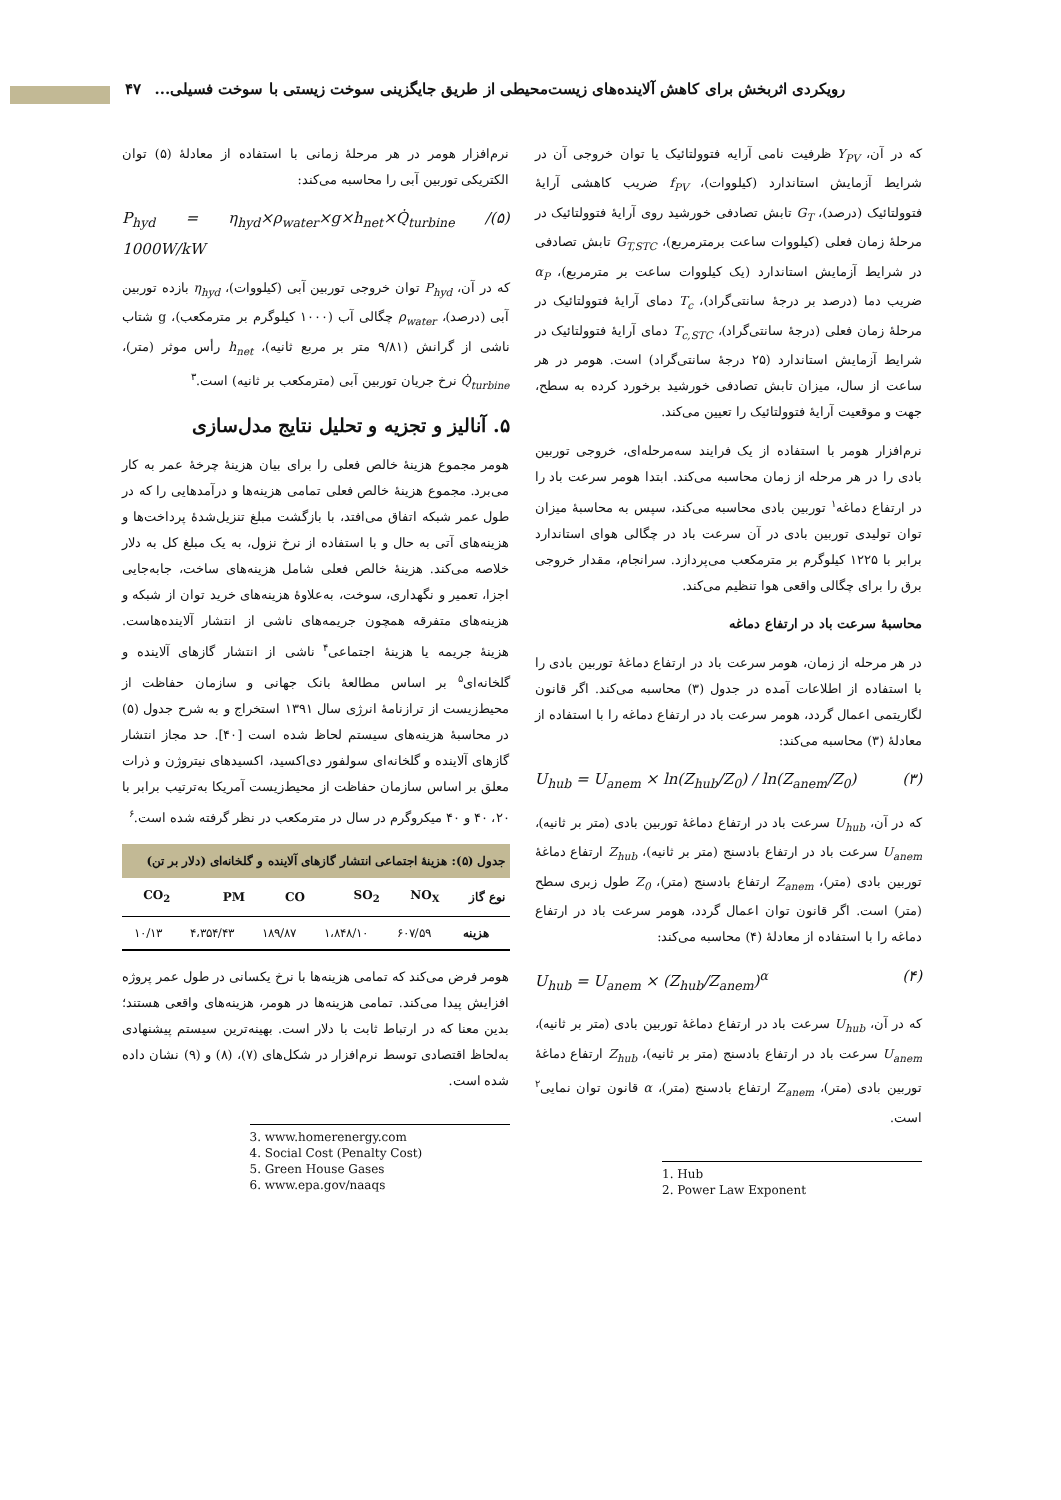رویکردی اثربخش برای کاهش آلاینده‌های زیست‌محیطی از طریق جایگزینی سوخت زیستی با سوخت فسیلی... ۴۷
که در آن، Y<sub>PV</sub> ظرفیت نامی آرایه فتوولتائیک یا توان خروجی آن در شرایط آزمایش استاندارد (کیلووات)، f<sub>PV</sub> ضریب کاهشی آرایهٔ فتوولتائیک (درصد)، G<sub>T</sub> تابش تصادفی خورشید روی آرایهٔ فتوولتائیک در مرحلهٔ زمان فعلی (کیلووات ساعت برمترمربع)، G<sub>T,STC</sub> تابش تصادفی در شرایط آزمایش استاندارد (یک کیلووات ساعت بر مترمربع)، α<sub>P</sub> ضریب دما (درصد بر درجهٔ سانتی‌گراد)، T<sub>c</sub> دمای آرایهٔ فتوولتائیک در مرحلهٔ زمان فعلی (درجهٔ سانتی‌گراد)، T<sub>c,STC</sub> دمای آرایهٔ فتوولتائیک در شرایط آزمایش استاندارد (۲۵ درجهٔ سانتی‌گراد) است. هومر در هر ساعت از سال، میزان تابش تصادفی خورشید برخورد کرده به سطح، جهت و موقعیت آرایهٔ فتوولتائیک را تعیین می‌کند.
نرم‌افزار هومر با استفاده از یک فرایند سه‌مرحله‌ای، خروجی توربین بادی را در هر مرحله از زمان محاسبه می‌کند. ابتدا هومر سرعت باد را در ارتفاع دماغه<sup>۱</sup> توربین بادی محاسبه می‌کند، سپس به محاسبهٔ میزان توان تولیدی توربین بادی در آن سرعت باد در چگالی هوای استاندارد برابر با ۱۲۲۵ کیلوگرم بر مترمکعب می‌پردازد. سرانجام، مقدار خروجی برق را برای چگالی واقعی هوا تنظیم می‌کند.
محاسبهٔ سرعت باد در ارتفاع دماغه
در هر مرحله از زمان، هومر سرعت باد در ارتفاع دماغهٔ توربین بادی را با استفاده از اطلاعات آمده در جدول (۳) محاسبه می‌کند. اگر قانون لگاریتمی اعمال گردد، هومر سرعت باد در ارتفاع دماغه را با استفاده از معادلهٔ (۳) محاسبه می‌کند:
U<sub>hub</sub> = U<sub>anem</sub> × ln(Z<sub>hub</sub>/Z<sub>0</sub>) / ln(Z<sub>anem</sub>/Z<sub>0</sub>) (۳)
که در آن، U<sub>hub</sub> سرعت باد در ارتفاع دماغهٔ توربین بادی (متر بر ثانیه)، U<sub>anem</sub> سرعت باد در ارتفاع بادسنج (متر بر ثانیه)، Z<sub>hub</sub> ارتفاع دماغهٔ توربین بادی (متر)، Z<sub>anem</sub> ارتفاع بادسنج (متر)، Z<sub>0</sub> طول زبری سطح (متر) است. اگر قانون توان اعمال گردد، هومر سرعت باد در ارتفاع دماغه را با استفاده از معادلهٔ (۴) محاسبه می‌کند:
U<sub>hub</sub> = U<sub>anem</sub> × (Z<sub>hub</sub>/Z<sub>anem</sub>)<sup>α</sup> (۴)
که در آن، U<sub>hub</sub> سرعت باد در ارتفاع دماغهٔ توربین بادی (متر بر ثانیه)، U<sub>anem</sub> سرعت باد در ارتفاع بادسنج (متر بر ثانیه)، Z<sub>hub</sub> ارتفاع دماغهٔ توربین بادی (متر)، Z<sub>anem</sub> ارتفاع بادسنج (متر)، α قانون توان نمایی<sup>۲</sup> است.
1. Hub
2. Power Law Exponent
نرم‌افزار هومر در هر مرحلهٔ زمانی با استفاده از معادلهٔ (۵) توان الکتریکی توربین آبی را محاسبه می‌کند:
P<sub>hyd</sub> = η<sub>hyd</sub>×ρ<sub>water</sub>×g×h<sub>net</sub>×Q̇<sub>turbine</sub> / 1000W/kW (۵)
که در آن، P<sub>hyd</sub> توان خروجی توربین آبی (کیلووات)، η<sub>hyd</sub> بازده توربین آبی (درصد)، ρ<sub>water</sub> چگالی آب (۱۰۰۰ کیلوگرم بر مترمکعب)، g شتاب ناشی از گرانش (۹/۸۱ متر بر مربع ثانیه)، h<sub>net</sub> رأس موثر (متر)، Q̇<sub>turbine</sub> نرخ جریان توربین آبی (مترمکعب بر ثانیه) است.<sup>۳</sup>
۵. آنالیز و تجزیه و تحلیل نتایج مدل‌سازی
هومر مجموع هزینهٔ خالص فعلی را برای بیان هزینهٔ چرخهٔ عمر به کار می‌برد. مجموع هزینهٔ خالص فعلی تمامی هزینه‌ها و درآمدهایی را که در طول عمر شبکه اتفاق می‌افتد، با بازگشت مبلغ تنزیل‌شدهٔ پرداخت‌ها و هزینه‌های آتی به حال و با استفاده از نرخ نزول، به یک مبلغ کل به دلار خلاصه می‌کند. هزینهٔ خالص فعلی شامل هزینه‌های ساخت، جابه‌جایی اجزا، تعمیر و نگهداری، سوخت، به‌علاوهٔ هزینه‌های خرید توان از شبکه و هزینه‌های متفرقه همچون جریمه‌های ناشی از انتشار آلاینده‌هاست. هزینهٔ جریمه یا هزینهٔ اجتماعی<sup>۴</sup> ناشی از انتشار گازهای آلاینده و گلخانه‌ای<sup>۵</sup> بر اساس مطالعهٔ بانک جهانی و سازمان حفاظت از محیط‌زیست از ترازنامهٔ انرژی سال ۱۳۹۱ استخراج و به شرح جدول (۵) در محاسبهٔ هزینه‌های سیستم لحاظ شده است [۴۰]. حد مجاز انتشار گازهای آلاینده و گلخانه‌ای سولفور دی‌اکسید، اکسیدهای نیتروژن و ذرات معلق بر اساس سازمان حفاظت از محیط‌زیست آمریکا به‌ترتیب برابر با ۲۰، ۴۰ و ۴۰ میکروگرم در سال در مترمکعب در نظر گرفته شده است.<sup>۶</sup>
جدول (۵): هزینهٔ اجتماعی انتشار گازهای آلاینده و گلخانه‌ای (دلار بر تن)
| نوع گاز | NO<sub>X</sub> | SO<sub>2</sub> | CO | PM | CO<sub>2</sub> |
| --- | --- | --- | --- | --- | --- |
| هزینه | ۶۰۷/۵۹ | ۱،۸۴۸/۱۰ | ۱۸۹/۸۷ | ۴،۳۵۴/۴۳ | ۱۰/۱۳ |
هومر فرض می‌کند که تمامی هزینه‌ها با نرخ یکسانی در طول عمر پروژه افزایش پیدا می‌کند. تمامی هزینه‌ها در هومر، هزینه‌های واقعی هستند؛ بدین معنا که در ارتباط ثابت با دلار است. بهینه‌ترین سیستم پیشنهادی به‌لحاظ اقتصادی توسط نرم‌افزار در شکل‌های (۷)، (۸) و (۹) نشان داده شده است.
3. www.homerenergy.com
4. Social Cost (Penalty Cost)
5. Green House Gases
6. www.epa.gov/naaqs